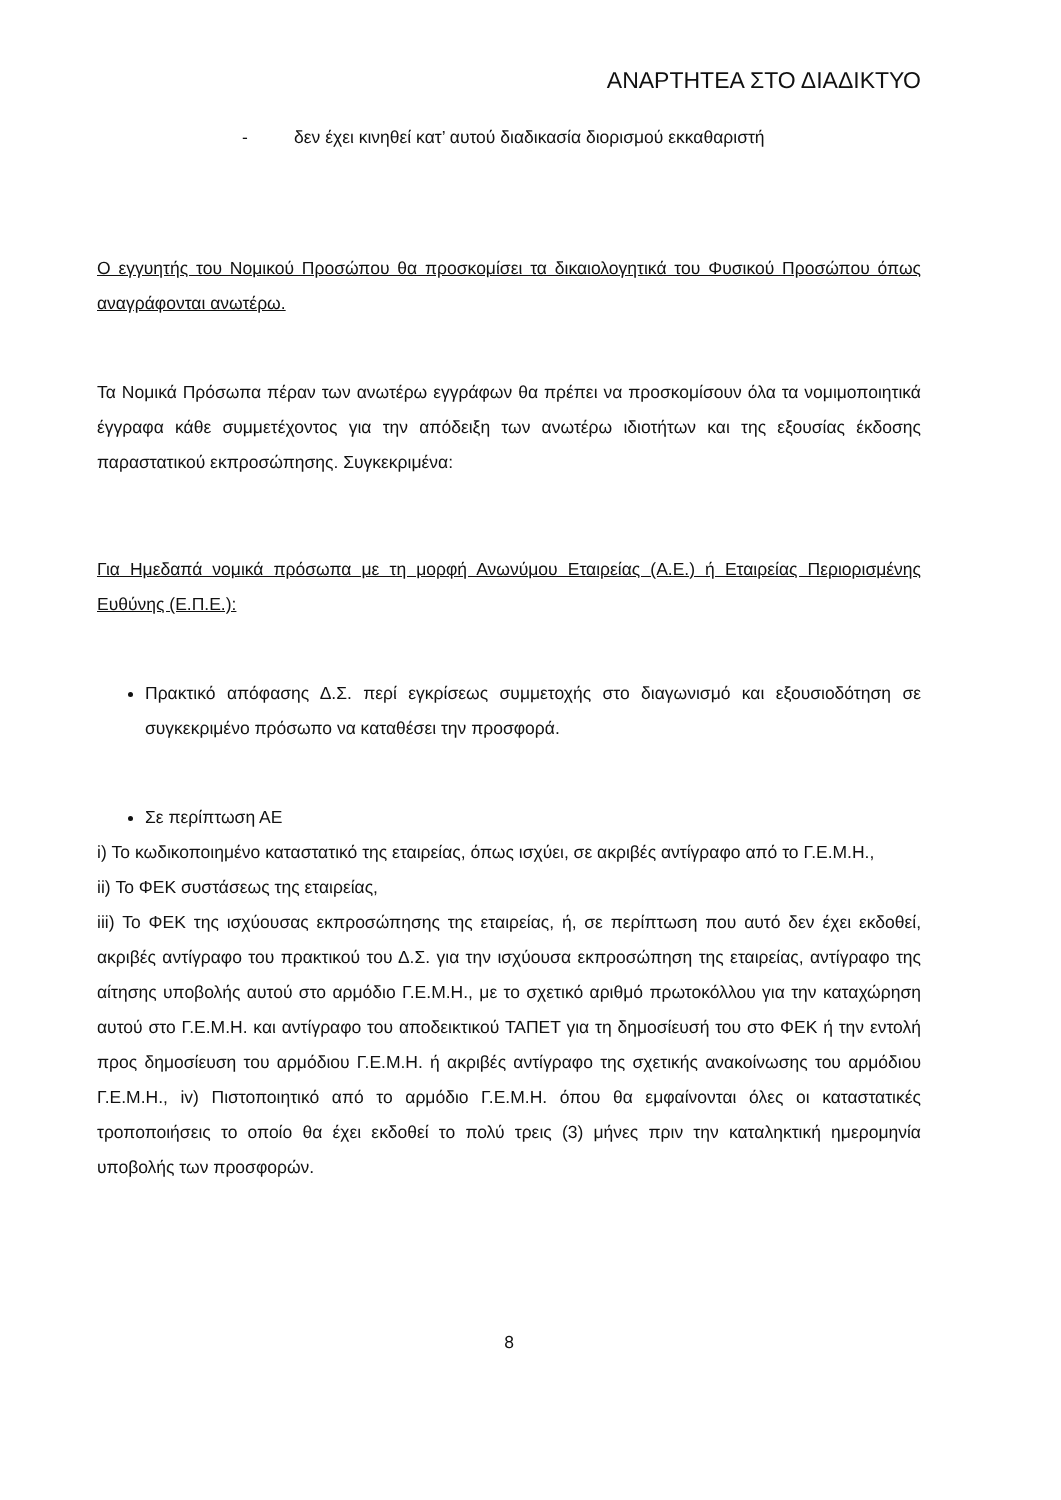ΑΝΑΡΤΗΤΕΑ ΣΤΟ ΔΙΑΔΙΚΤΥΟ
- δεν έχει κινηθεί κατ’ αυτού διαδικασία διορισμού εκκαθαριστή
Ο εγγυητής του Νομικού Προσώπου θα προσκομίσει τα δικαιολογητικά του Φυσικού Προσώπου όπως αναγράφονται ανωτέρω.
Τα Νομικά Πρόσωπα πέραν των ανωτέρω εγγράφων θα πρέπει να προσκομίσουν όλα τα νομιμοποιητικά έγγραφα κάθε συμμετέχοντος για την απόδειξη των ανωτέρω ιδιοτήτων και της εξουσίας έκδοσης παραστατικού εκπροσώπησης. Συγκεκριμένα:
Για Ημεδαπά νομικά πρόσωπα με τη μορφή Ανωνύμου Εταιρείας (Α.Ε.) ή Εταιρείας Περιορισμένης Ευθύνης (Ε.Π.Ε.):
Πρακτικό απόφασης Δ.Σ. περί εγκρίσεως συμμετοχής στο διαγωνισμό και εξουσιοδότηση σε συγκεκριμένο πρόσωπο να καταθέσει την προσφορά.
Σε περίπτωση ΑΕ
i) Το κωδικοποιημένο καταστατικό της εταιρείας, όπως ισχύει, σε ακριβές αντίγραφο από το Γ.Ε.Μ.Η.,
ii) Το ΦΕΚ συστάσεως της εταιρείας,
iii) Το ΦΕΚ της ισχύουσας εκπροσώπησης της εταιρείας, ή, σε περίπτωση που αυτό δεν έχει εκδοθεί, ακριβές αντίγραφο του πρακτικού του Δ.Σ. για την ισχύουσα εκπροσώπηση της εταιρείας, αντίγραφο της αίτησης υποβολής αυτού στο αρμόδιο Γ.Ε.Μ.Η., με το σχετικό αριθμό πρωτοκόλλου για την καταχώρηση αυτού στο Γ.Ε.Μ.Η. και αντίγραφο του αποδεικτικού ΤΑΠΕΤ για τη δημοσίευσή του στο ΦΕΚ ή την εντολή προς δημοσίευση του αρμόδιου Γ.Ε.Μ.Η. ή ακριβές αντίγραφο της σχετικής ανακοίνωσης του αρμόδιου Γ.Ε.Μ.Η., iv) Πιστοποιητικό από το αρμόδιο Γ.Ε.Μ.Η. όπου θα εμφαίνονται όλες οι καταστατικές τροποποιήσεις το οποίο θα έχει εκδοθεί το πολύ τρεις (3) μήνες πριν την καταληκτική ημερομηνία υποβολής των προσφορών.
8